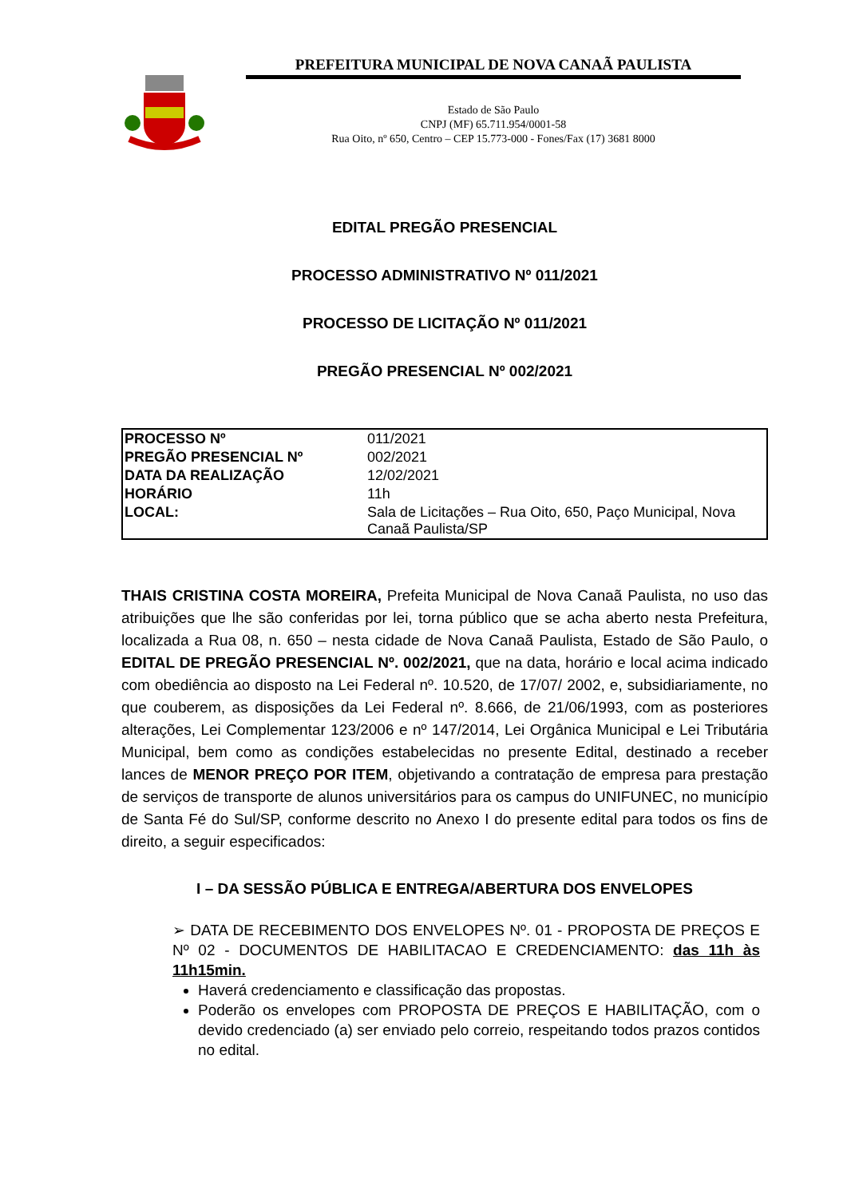PREFEITURA MUNICIPAL DE NOVA CANAÃ PAULISTA
Estado de São Paulo
CNPJ (MF) 65.711.954/0001-58
Rua Oito, nº 650, Centro – CEP 15.773-000 - Fones/Fax (17) 3681 8000
EDITAL PREGÃO PRESENCIAL
PROCESSO ADMINISTRATIVO Nº 011/2021
PROCESSO DE LICITAÇÃO Nº 011/2021
PREGÃO PRESENCIAL Nº 002/2021
| PROCESSO Nº | 011/2021 |
| PREGÃO PRESENCIAL Nº | 002/2021 |
| DATA DA REALIZAÇÃO | 12/02/2021 |
| HORÁRIO | 11h |
| LOCAL: | Sala de Licitações – Rua Oito, 650, Paço Municipal, Nova Canaã Paulista/SP |
THAIS CRISTINA COSTA MOREIRA, Prefeita Municipal de Nova Canaã Paulista, no uso das atribuições que lhe são conferidas por lei, torna público que se acha aberto nesta Prefeitura, localizada a Rua 08, n. 650 – nesta cidade de Nova Canaã Paulista, Estado de São Paulo, o EDITAL DE PREGÃO PRESENCIAL Nº. 002/2021, que na data, horário e local acima indicado com obediência ao disposto na Lei Federal nº. 10.520, de 17/07/ 2002, e, subsidiariamente, no que couberem, as disposições da Lei Federal nº. 8.666, de 21/06/1993, com as posteriores alterações, Lei Complementar 123/2006 e nº 147/2014, Lei Orgânica Municipal e Lei Tributária Municipal, bem como as condições estabelecidas no presente Edital, destinado a receber lances de MENOR PREÇO POR ITEM, objetivando a contratação de empresa para prestação de serviços de transporte de alunos universitários para os campus do UNIFUNEC, no município de Santa Fé do Sul/SP, conforme descrito no Anexo I do presente edital para todos os fins de direito, a seguir especificados:
I – DA SESSÃO PÚBLICA E ENTREGA/ABERTURA DOS ENVELOPES
➢ DATA DE RECEBIMENTO DOS ENVELOPES Nº. 01 - PROPOSTA DE PREÇOS E Nº 02 - DOCUMENTOS DE HABILITACAO E CREDENCIAMENTO: das 11h às 11h15min.
Haverá credenciamento e classificação das propostas.
Poderão os envelopes com PROPOSTA DE PREÇOS E HABILITAÇÃO, com o devido credenciado (a) ser enviado pelo correio, respeitando todos prazos contidos no edital.